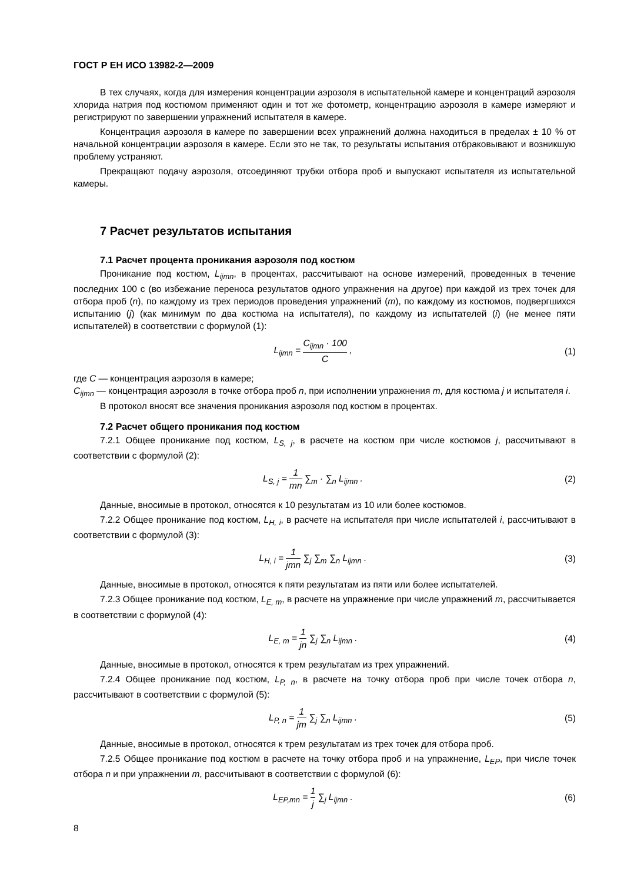ГОСТ Р ЕН ИСО 13982-2—2009
В тех случаях, когда для измерения концентрации аэрозоля в испытательной камере и концентраций аэрозоля хлорида натрия под костюмом применяют один и тот же фотометр, концентрацию аэрозоля в камере измеряют и регистрируют по завершении упражнений испытателя в камере.
Концентрация аэрозоля в камере по завершении всех упражнений должна находиться в пределах ± 10 % от начальной концентрации аэрозоля в камере. Если это не так, то результаты испытания отбраковывают и возникшую проблему устраняют.
Прекращают подачу аэрозоля, отсоединяют трубки отбора проб и выпускают испытателя из испытательной камеры.
7 Расчет результатов испытания
7.1 Расчет процента проникания аэрозоля под костюм
Проникание под костюм, L<sub>ijmn</sub>, в процентах, рассчитывают на основе измерений, проведенных в течение последних 100 с (во избежание переноса результатов одного упражнения на другое) при каждой из трех точек для отбора проб (n), по каждому из трех периодов проведения упражнений (m), по каждому из костюмов, подвергшихся испытанию (j) (как минимум по два костюма на испытателя), по каждому из испытателей (i) (не менее пяти испытателей) в соответствии с формулой (1):
L<sub>ijmn</sub> = C<sub>ijmn</sub> · 100 C , (1)
где C — концентрация аэрозоля в камере;
C<sub>ijmn</sub> — концентрация аэрозоля в точке отбора проб n, при исполнении упражнения m, для костюма j и испытателя i.
В протокол вносят все значения проникания аэрозоля под костюм в процентах.
7.2 Расчет общего проникания под костюм
7.2.1 Общее проникание под костюм, L<sub>S, j</sub>, в расчете на костюм при числе костюмов j, рассчитывают в соответствии с формулой (2):
L<sub>S, j</sub> = 1 mn ∑<sub>m</sub> · ∑<sub>n</sub> L<sub>ijmn</sub> . (2)
Данные, вносимые в протокол, относятся к 10 результатам из 10 или более костюмов.
7.2.2 Общее проникание под костюм, L<sub>H, i</sub>, в расчете на испытателя при числе испытателей i, рассчитывают в соответствии с формулой (3):
L<sub>H, i</sub> = 1 jmn ∑<sub>j</sub> ∑<sub>m</sub> ∑<sub>n</sub> L<sub>ijmn</sub> . (3)
Данные, вносимые в протокол, относятся к пяти результатам из пяти или более испытателей.
7.2.3 Общее проникание под костюм, L<sub>E, m</sub>, в расчете на упражнение при числе упражнений m, рассчитывается в соответствии с формулой (4):
L<sub>E, m</sub> = 1 jn ∑<sub>j</sub> ∑<sub>n</sub> L<sub>ijmn</sub> . (4)
Данные, вносимые в протокол, относятся к трем результатам из трех упражнений.
7.2.4 Общее проникание под костюм, L<sub>P, n</sub>, в расчете на точку отбора проб при числе точек отбора n, рассчитывают в соответствии с формулой (5):
L<sub>P, n</sub> = 1 jm ∑<sub>j</sub> ∑<sub>n</sub> L<sub>ijmn</sub> . (5)
Данные, вносимые в протокол, относятся к трем результатам из трех точек для отбора проб.
7.2.5 Общее проникание под костюм в расчете на точку отбора проб и на упражнение, L<sub>EP</sub>, при числе точек отбора n и при упражнении m, рассчитывают в соответствии с формулой (6):
L<sub>EP,mn</sub> = 1 j ∑<sub>j</sub> L<sub>ijmn</sub> . (6)
8